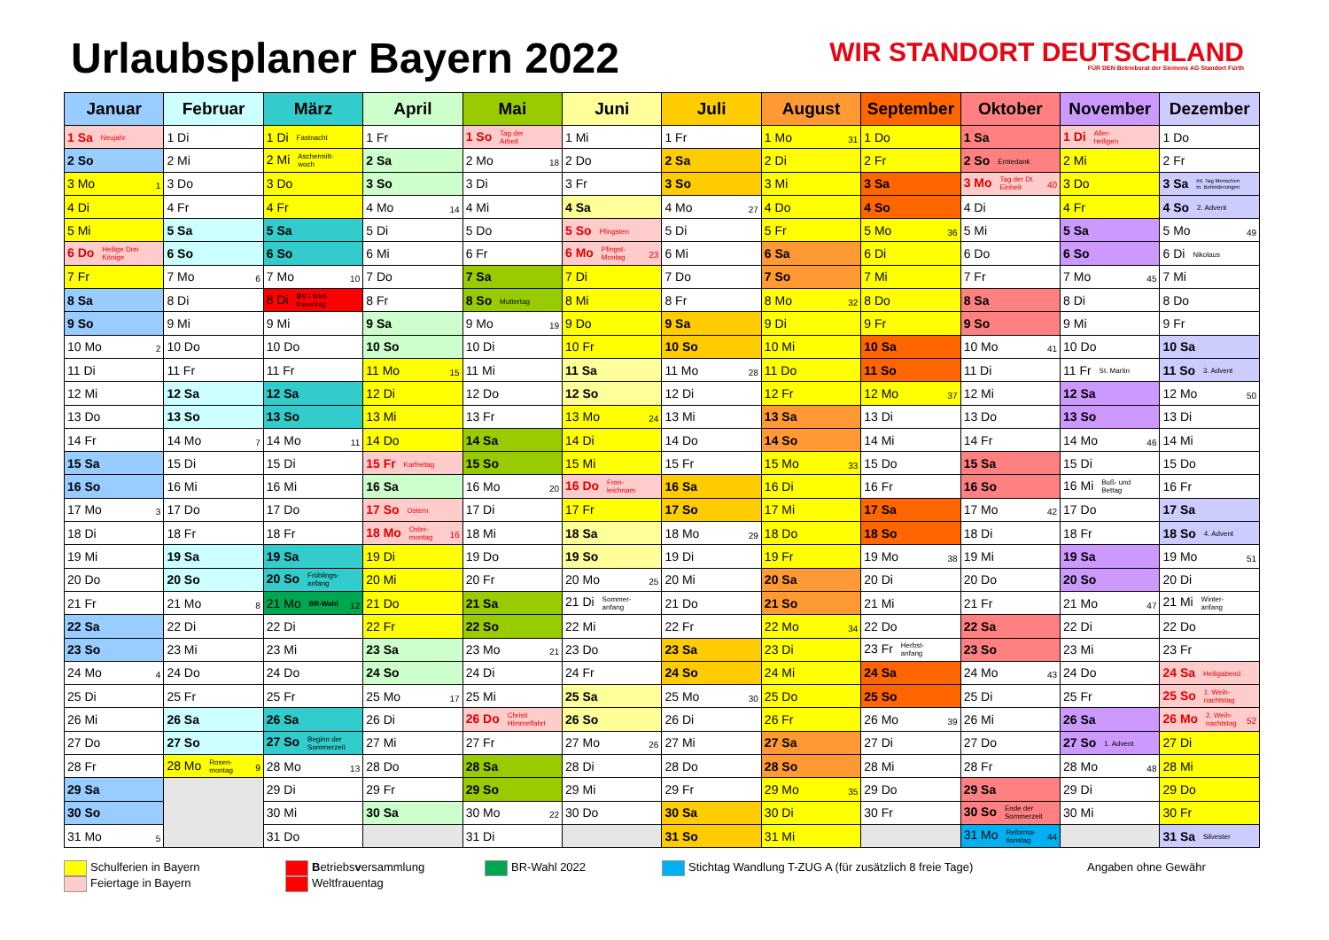Urlaubsplaner Bayern 2022
WIR STANDORT DEUTSCHLAND
FÜR DEN Betriebsrat der Siemens AG Standort Fürth
| Januar | Februar | März | April | Mai | Juni | Juli | August | September | Oktober | November | Dezember |
| --- | --- | --- | --- | --- | --- | --- | --- | --- | --- | --- | --- |
| 1 Sa Neujahr | 1 Di | 1 Di Fastnacht | 1 Fr | 1 So Tag der Arbeit | 1 Mi | 1 Fr | 1 Mo 31 | 1 Do | 1 Sa | 1 Di Aller- heiligen | 1 Do |
| 2 So | 2 Mi | 2 Mi Aschermitt- woch | 2 Sa | 2 Mo 18 | 2 Do | 2 Sa | 2 Di | 2 Fr | 2 So Erntedank | 2 Mi | 2 Fr |
| 3 Mo 1 | 3 Do | 3 Do | 3 So | 3 Di | 3 Fr | 3 So | 3 Mi | 3 Sa | 3 Mo Tag der Dt. Einheit 40 | 3 Do | 3 Sa Int. Tag Menschen m. Behinderungen |
| 4 Di | 4 Fr | 4 Fr | 4 Mo 14 | 4 Mi | 4 Sa | 4 Mo 27 | 4 Do | 4 So | 4 Di | 4 Fr | 4 So 2. Advent |
| 5 Mi | 5 Sa | 5 Sa | 5 Di | 5 Do | 5 So Pfingsten | 5 Di | 5 Fr | 5 Mo 36 | 5 Mi | 5 Sa | 5 Mo 49 |
| 6 Do Heilige Drei Könige | 6 So | 6 So | 6 Mi | 6 Fr | 6 Mo Pfingst- Montag 23 | 6 Mi | 6 Sa | 6 Di | 6 Do | 6 So | 6 Di Nikolaus |
| 7 Fr | 7 Mo 6 | 7 Mo 10 | 7 Do | 7 Sa | 7 Di | 7 Do | 7 So | 7 Mi | 7 Fr | 7 Mo 45 | 7 Mi |
| 8 Sa | 8 Di | 8 Di BV / Welt- frauentag | 8 Fr | 8 So Muttertag | 8 Mi | 8 Fr | 8 Mo 32 | 8 Do | 8 Sa | 8 Di | 8 Do |
| 9 So | 9 Mi | 9 Mi | 9 Sa | 9 Mo 19 | 9 Do | 9 Sa | 9 Di | 9 Fr | 9 So | 9 Mi | 9 Fr |
| 10 Mo 2 | 10 Do | 10 Do | 10 So | 10 Di | 10 Fr | 10 So | 10 Mi | 10 Sa | 10 Mo 41 | 10 Do | 10 Sa |
| 11 Di | 11 Fr | 11 Fr | 11 Mo 15 | 11 Mi | 11 Sa | 11 Mo 28 | 11 Do | 11 So | 11 Di | 11 Fr St. Martin | 11 So 3. Advent |
| 12 Mi | 12 Sa | 12 Sa | 12 Di | 12 Do | 12 So | 12 Di | 12 Fr | 12 Mo 37 | 12 Mi | 12 Sa | 12 Mo 50 |
| 13 Do | 13 So | 13 So | 13 Mi | 13 Fr | 13 Mo 24 | 13 Mi | 13 Sa | 13 Di | 13 Do | 13 So | 13 Di |
| 14 Fr | 14 Mo 7 | 14 Mo 11 | 14 Do | 14 Sa | 14 Di | 14 Do | 14 So | 14 Mi | 14 Fr | 14 Mo 46 | 14 Mi |
| 15 Sa | 15 Di | 15 Di | 15 Fr Karfreitag | 15 So | 15 Mi | 15 Fr | 15 Mo 33 | 15 Do | 15 Sa | 15 Di | 15 Do |
| 16 So | 16 Mi | 16 Mi | 16 Sa | 16 Mo 20 | 16 Do Fron- leichnam | 16 Sa | 16 Di | 16 Fr | 16 So | 16 Mi Buß- und Bettag | 16 Fr |
| 17 Mo 3 | 17 Do | 17 Do | 17 So Ostern | 17 Di | 17 Fr | 17 So | 17 Mi | 17 Sa | 17 Mo 42 | 17 Do | 17 Sa |
| 18 Di | 18 Fr | 18 Fr | 18 Mo Oster- montag 16 | 18 Mi | 18 Sa | 18 Mo 29 | 18 Do | 18 So | 18 Di | 18 Fr | 18 So 4. Advent |
| 19 Mi | 19 Sa | 19 Sa | 19 Di | 19 Do | 19 So | 19 Di | 19 Fr | 19 Mo 38 | 19 Mi | 19 Sa | 19 Mo 51 |
| 20 Do | 20 So | 20 So Frühlings- anfang | 20 Mi | 20 Fr | 20 Mo 25 | 20 Mi | 20 Sa | 20 Di | 20 Do | 20 So | 20 Di |
| 21 Fr | 21 Mo 8 | 21 Mo BR-Wahl 12 | 21 Do | 21 Sa | 21 Di Sommer- anfang | 21 Do | 21 So | 21 Mi | 21 Fr | 21 Mo 47 | 21 Mi Winter- anfang |
| 22 Sa | 22 Di | 22 Di | 22 Fr | 22 So | 22 Mi | 22 Fr | 22 Mo 34 | 22 Do | 22 Sa | 22 Di | 22 Do |
| 23 So | 23 Mi | 23 Mi | 23 Sa | 23 Mo 21 | 23 Do | 23 Sa | 23 Di | 23 Fr Herbst- anfang | 23 So | 23 Mi | 23 Fr |
| 24 Mo 4 | 24 Do | 24 Do | 24 So | 24 Di | 24 Fr | 24 So | 24 Mi | 24 Sa | 24 Mo 43 | 24 Do | 24 Sa Heiligabend |
| 25 Di | 25 Fr | 25 Fr | 25 Mo 17 | 25 Mi | 25 Sa | 25 Mo 30 | 25 Do | 25 So | 25 Di | 25 Fr | 25 So 1. Weih- nachtstag |
| 26 Mi | 26 Sa | 26 Sa | 26 Di | 26 Do Christi Himmelfahrt | 26 So | 26 Di | 26 Fr | 26 Mo 39 | 26 Mi | 26 Sa | 26 Mo 2. Weih- nachtstag 52 |
| 27 Do | 27 So | 27 So Beginn der Sommerzeit | 27 Mi | 27 Fr | 27 Mo 26 | 27 Mi | 27 Sa | 27 Di | 27 Do | 27 So 1. Advent | 27 Di |
| 28 Fr | 28 Mo Rosen- montag 9 | 28 Mo 13 | 28 Do | 28 Sa | 28 Di | 28 Do | 28 So | 28 Mi | 28 Fr | 28 Mo 48 | 28 Mi |
| 29 Sa | | 29 Di | 29 Fr | 29 So | 29 Mi | 29 Fr | 29 Mo 35 | 29 Do | 29 Sa | 29 Di | 29 Do |
| 30 So | | 30 Mi | 30 Sa | 30 Mo 22 | 30 Do | 30 Sa | 30 Di | 30 Fr | 30 So Ende der Sommerzeit | 30 Mi | 30 Fr |
| 31 Mo 5 | | 31 Do | | 31 Di | | 31 So | 31 Mi | | 31 Mo Reforma- tionstag 44 | | 31 Sa Silvester |
Schulferien in Bayern
Feiertage in Bayern
Betriebsversammlung
Weltfrauentag
BR-Wahl 2022 Stichtag Wandlung T-ZUG A (für zusätzlich 8 freie Tage) Angaben ohne Gewähr